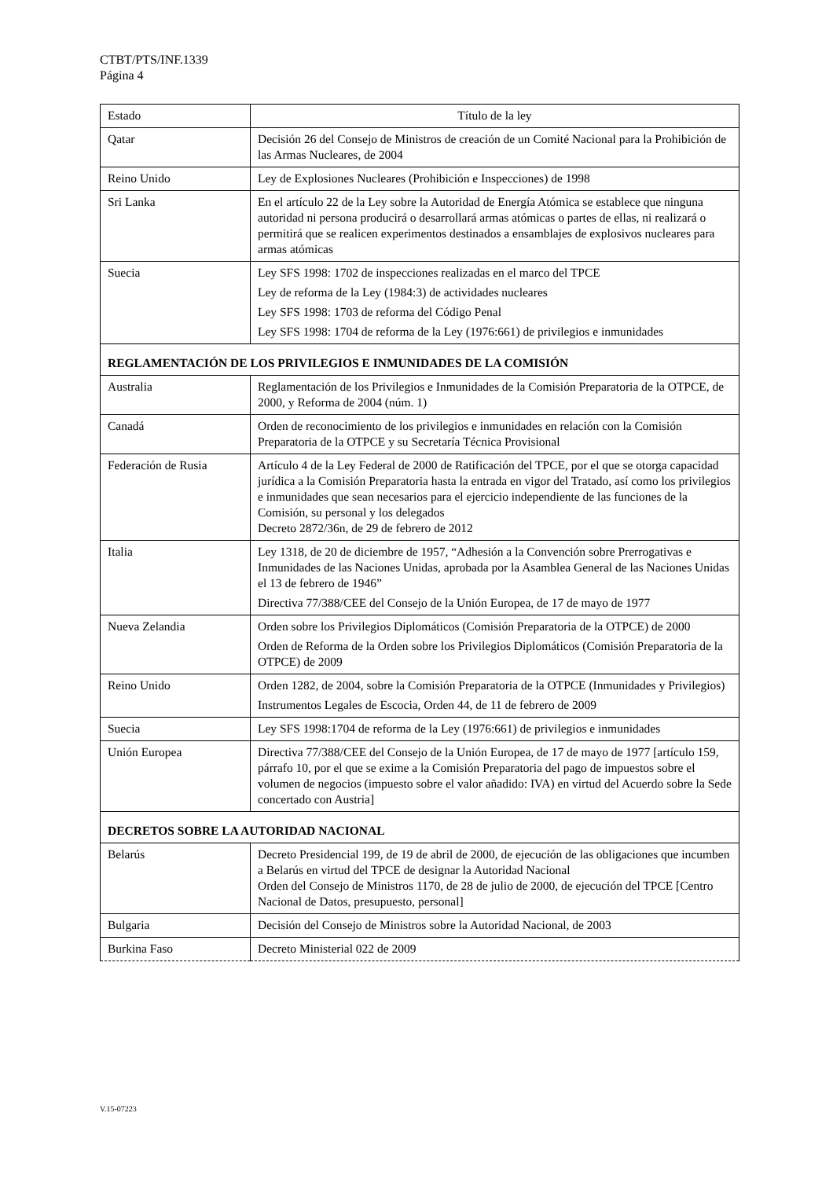CTBT/PTS/INF.1339
Página 4
| Estado | Título de la ley |
| --- | --- |
| Qatar | Decisión 26 del Consejo de Ministros de creación de un Comité Nacional para la Prohibición de las Armas Nucleares, de 2004 |
| Reino Unido | Ley de Explosiones Nucleares (Prohibición e Inspecciones) de 1998 |
| Sri Lanka | En el artículo 22 de la Ley sobre la Autoridad de Energía Atómica se establece que ninguna autoridad ni persona producirá o desarrollará armas atómicas o partes de ellas, ni realizará o permitirá que se realicen experimentos destinados a ensamblajes de explosivos nucleares para armas atómicas |
| Suecia | Ley SFS 1998: 1702 de inspecciones realizadas en el marco del TPCE Ley de reforma de la Ley (1984:3) de actividades nucleares Ley SFS 1998: 1703 de reforma del Código Penal Ley SFS 1998: 1704 de reforma de la Ley (1976:661) de privilegios e inmunidades |
| REGLAMENTACIÓN DE LOS PRIVILEGIOS E INMUNIDADES DE LA COMISIÓN | |
| Australia | Reglamentación de los Privilegios e Inmunidades de la Comisión Preparatoria de la OTPCE, de 2000, y Reforma de 2004 (núm. 1) |
| Canadá | Orden de reconocimiento de los privilegios e inmunidades en relación con la Comisión Preparatoria de la OTPCE y su Secretaría Técnica Provisional |
| Federación de Rusia | Artículo 4 de la Ley Federal de 2000 de Ratificación del TPCE, por el que se otorga capacidad jurídica a la Comisión Preparatoria hasta la entrada en vigor del Tratado, así como los privilegios e inmunidades que sean necesarios para el ejercicio independiente de las funciones de la Comisión, su personal y los delegados Decreto 2872/36n, de 29 de febrero de 2012 |
| Italia | Ley 1318, de 20 de diciembre de 1957, “Adhesión a la Convención sobre Prerrogativas e Inmunidades de las Naciones Unidas, aprobada por la Asamblea General de las Naciones Unidas el 13 de febrero de 1946” Directiva 77/388/CEE del Consejo de la Unión Europea, de 17 de mayo de 1977 |
| Nueva Zelandia | Orden sobre los Privilegios Diplomáticos (Comisión Preparatoria de la OTPCE) de 2000 Orden de Reforma de la Orden sobre los Privilegios Diplomáticos (Comisión Preparatoria de la OTPCE) de 2009 |
| Reino Unido | Orden 1282, de 2004, sobre la Comisión Preparatoria de la OTPCE (Inmunidades y Privilegios) Instrumentos Legales de Escocia, Orden 44, de 11 de febrero de 2009 |
| Suecia | Ley SFS 1998:1704 de reforma de la Ley (1976:661) de privilegios e inmunidades |
| Unión Europea | Directiva 77/388/CEE del Consejo de la Unión Europea, de 17 de mayo de 1977 [artículo 159, párrafo 10, por el que se exime a la Comisión Preparatoria del pago de impuestos sobre el volumen de negocios (impuesto sobre el valor añadido: IVA) en virtud del Acuerdo sobre la Sede concertado con Austria] |
| DECRETOS SOBRE LA AUTORIDAD NACIONAL | |
| Belarús | Decreto Presidencial 199, de 19 de abril de 2000, de ejecución de las obligaciones que incumben a Belarús en virtud del TPCE de designar la Autoridad Nacional Orden del Consejo de Ministros 1170, de 28 de julio de 2000, de ejecución del TPCE [Centro Nacional de Datos, presupuesto, personal] |
| Bulgaria | Decisión del Consejo de Ministros sobre la Autoridad Nacional, de 2003 |
| Burkina Faso | Decreto Ministerial 022 de 2009 |
V.15-07223